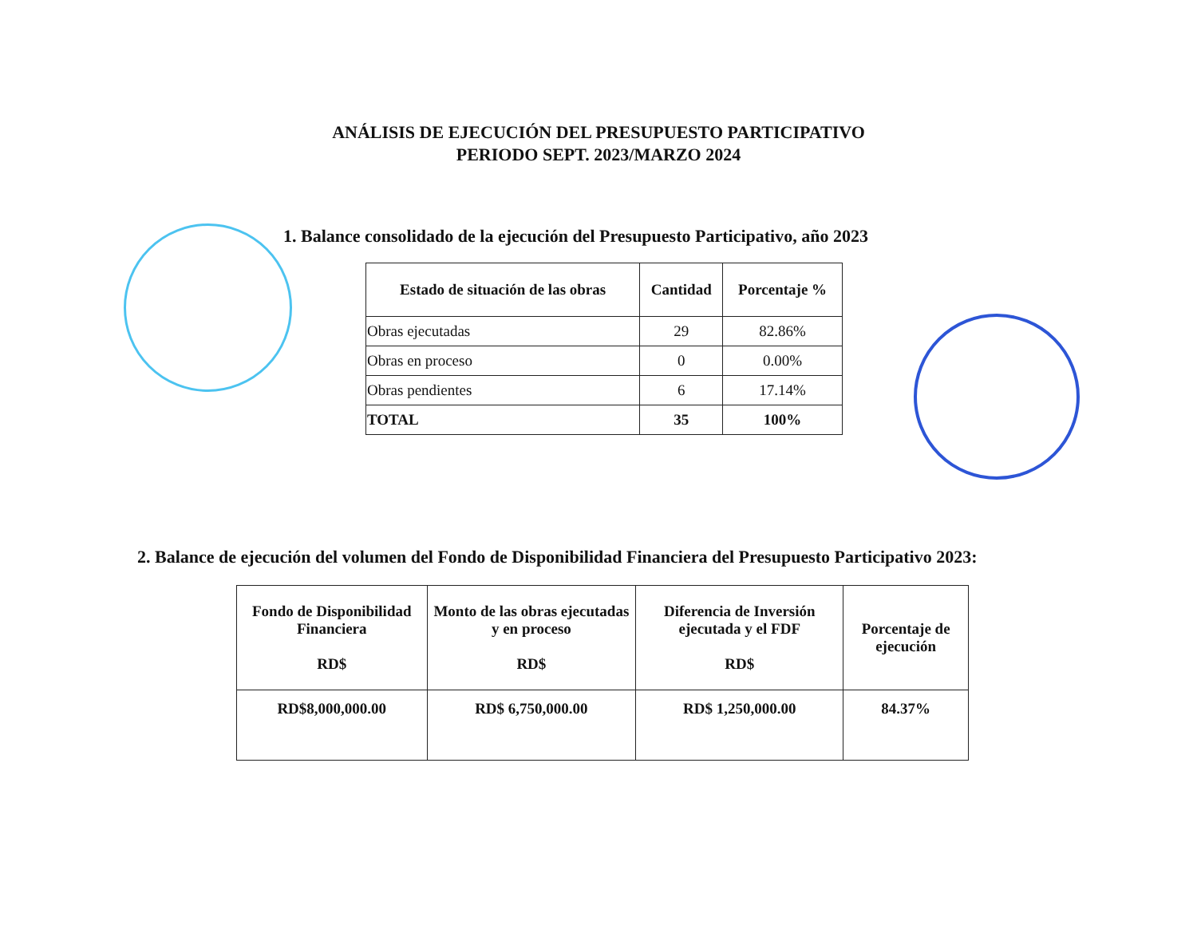ANÁLISIS DE EJECUCIÓN DEL PRESUPUESTO PARTICIPATIVO
PERIODO SEPT. 2023/MARZO 2024
1. Balance consolidado de la ejecución del Presupuesto Participativo, año 2023
| Estado de situación de las obras | Cantidad | Porcentaje % |
| --- | --- | --- |
| Obras ejecutadas | 29 | 82.86% |
| Obras en proceso | 0 | 0.00% |
| Obras pendientes | 6 | 17.14% |
| TOTAL | 35 | 100% |
2. Balance de ejecución del volumen del Fondo de Disponibilidad Financiera del Presupuesto Participativo 2023:
| Fondo de Disponibilidad Financiera RD$ | Monto de las obras ejecutadas y en proceso RD$ | Diferencia de Inversión ejecutada y el FDF RD$ | Porcentaje de ejecución |
| --- | --- | --- | --- |
| RD$8,000,000.00 | RD$ 6,750,000.00 | RD$ 1,250,000.00 | 84.37% |